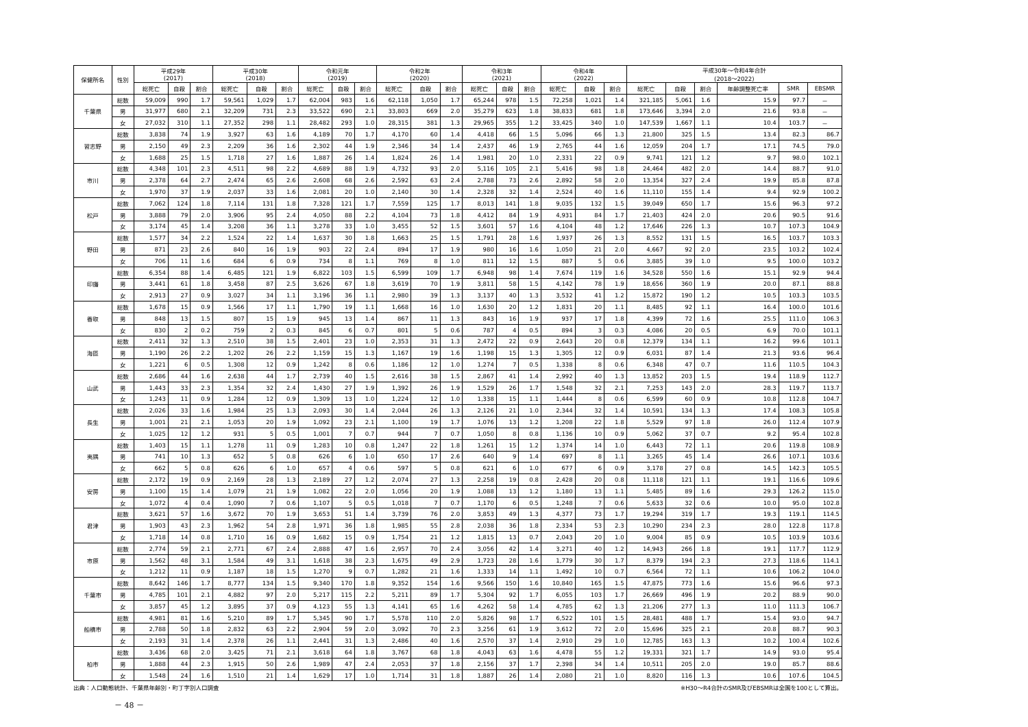| 保健所名 | 性別 | 平成29年 (2017) | | | 平成30年 (2018) | | | 令和元年 (2019) | | | 令和2年 (2020) | | | 令和3年 (2021) | | | 令和4年 (2022) | | | 平成30年～令和4年合計 (2018～2022) | | | | | |
| --- | --- | --- | --- | --- | --- | --- | --- | --- | --- | --- | --- | --- | --- | --- | --- | --- | --- | --- | --- | --- | --- | --- | --- | --- | --- |
| | | 総死亡 | 自殺 | 割合 | 総死亡 | 自殺 | 割合 | 総死亡 | 自殺 | 割合 | 総死亡 | 自殺 | 割合 | 総死亡 | 自殺 | 割合 | 総死亡 | 自殺 | 割合 | 総死亡 | 自殺 | 割合 | 年齢調整死亡率 | SMR | EBSMR |
| 千葉県 | 総数 | 59,009 | 990 | 1.7 | 59,561 | 1,029 | 1.7 | 62,004 | 983 | 1.6 | 62,118 | 1,050 | 1.7 | 65,244 | 978 | 1.5 | 72,258 | 1,021 | 1.4 | 321,185 | 5,061 | 1.6 | 15.9 | 97.7 | － |
| | 男 | 31,977 | 680 | 2.1 | 32,209 | 731 | 2.3 | 33,522 | 690 | 2.1 | 33,803 | 669 | 2.0 | 35,279 | 623 | 1.8 | 38,833 | 681 | 1.8 | 173,646 | 3,394 | 2.0 | 21.6 | 93.8 | － |
| | 女 | 27,032 | 310 | 1.1 | 27,352 | 298 | 1.1 | 28,482 | 293 | 1.0 | 28,315 | 381 | 1.3 | 29,965 | 355 | 1.2 | 33,425 | 340 | 1.0 | 147,539 | 1,667 | 1.1 | 10.4 | 103.7 | － |
| 習志野 | 総数 | 3,838 | 74 | 1.9 | 3,927 | 63 | 1.6 | 4,189 | 70 | 1.7 | 4,170 | 60 | 1.4 | 4,418 | 66 | 1.5 | 5,096 | 66 | 1.3 | 21,800 | 325 | 1.5 | 13.4 | 82.3 | 86.7 |
| | 男 | 2,150 | 49 | 2.3 | 2,209 | 36 | 1.6 | 2,302 | 44 | 1.9 | 2,346 | 34 | 1.4 | 2,437 | 46 | 1.9 | 2,765 | 44 | 1.6 | 12,059 | 204 | 1.7 | 17.1 | 74.5 | 79.0 |
| | 女 | 1,688 | 25 | 1.5 | 1,718 | 27 | 1.6 | 1,887 | 26 | 1.4 | 1,824 | 26 | 1.4 | 1,981 | 20 | 1.0 | 2,331 | 22 | 0.9 | 9,741 | 121 | 1.2 | 9.7 | 98.0 | 102.1 |
| 市川 | 総数 | 4,348 | 101 | 2.3 | 4,511 | 98 | 2.2 | 4,689 | 88 | 1.9 | 4,732 | 93 | 2.0 | 5,116 | 105 | 2.1 | 5,416 | 98 | 1.8 | 24,464 | 482 | 2.0 | 14.4 | 88.7 | 91.0 |
| | 男 | 2,378 | 64 | 2.7 | 2,474 | 65 | 2.6 | 2,608 | 68 | 2.6 | 2,592 | 63 | 2.4 | 2,788 | 73 | 2.6 | 2,892 | 58 | 2.0 | 13,354 | 327 | 2.4 | 19.9 | 85.8 | 87.8 |
| | 女 | 1,970 | 37 | 1.9 | 2,037 | 33 | 1.6 | 2,081 | 20 | 1.0 | 2,140 | 30 | 1.4 | 2,328 | 32 | 1.4 | 2,524 | 40 | 1.6 | 11,110 | 155 | 1.4 | 9.4 | 92.9 | 100.2 |
| 松戸 | 総数 | 7,062 | 124 | 1.8 | 7,114 | 131 | 1.8 | 7,328 | 121 | 1.7 | 7,559 | 125 | 1.7 | 8,013 | 141 | 1.8 | 9,035 | 132 | 1.5 | 39,049 | 650 | 1.7 | 15.6 | 96.3 | 97.2 |
| | 男 | 3,888 | 79 | 2.0 | 3,906 | 95 | 2.4 | 4,050 | 88 | 2.2 | 4,104 | 73 | 1.8 | 4,412 | 84 | 1.9 | 4,931 | 84 | 1.7 | 21,403 | 424 | 2.0 | 20.6 | 90.5 | 91.6 |
| | 女 | 3,174 | 45 | 1.4 | 3,208 | 36 | 1.1 | 3,278 | 33 | 1.0 | 3,455 | 52 | 1.5 | 3,601 | 57 | 1.6 | 4,104 | 48 | 1.2 | 17,646 | 226 | 1.3 | 10.7 | 107.3 | 104.9 |
| 野田 | 総数 | 1,577 | 34 | 2.2 | 1,524 | 22 | 1.4 | 1,637 | 30 | 1.8 | 1,663 | 25 | 1.5 | 1,791 | 28 | 1.6 | 1,937 | 26 | 1.3 | 8,552 | 131 | 1.5 | 16.5 | 103.7 | 103.3 |
| | 男 | 871 | 23 | 2.6 | 840 | 16 | 1.9 | 903 | 22 | 2.4 | 894 | 17 | 1.9 | 980 | 16 | 1.6 | 1,050 | 21 | 2.0 | 4,667 | 92 | 2.0 | 23.5 | 103.2 | 102.4 |
| | 女 | 706 | 11 | 1.6 | 684 | 6 | 0.9 | 734 | 8 | 1.1 | 769 | 8 | 1.0 | 811 | 12 | 1.5 | 887 | 5 | 0.6 | 3,885 | 39 | 1.0 | 9.5 | 100.0 | 103.2 |
| 印旛 | 総数 | 6,354 | 88 | 1.4 | 6,485 | 121 | 1.9 | 6,822 | 103 | 1.5 | 6,599 | 109 | 1.7 | 6,948 | 98 | 1.4 | 7,674 | 119 | 1.6 | 34,528 | 550 | 1.6 | 15.1 | 92.9 | 94.4 |
| | 男 | 3,441 | 61 | 1.8 | 3,458 | 87 | 2.5 | 3,626 | 67 | 1.8 | 3,619 | 70 | 1.9 | 3,811 | 58 | 1.5 | 4,142 | 78 | 1.9 | 18,656 | 360 | 1.9 | 20.0 | 87.1 | 88.8 |
| | 女 | 2,913 | 27 | 0.9 | 3,027 | 34 | 1.1 | 3,196 | 36 | 1.1 | 2,980 | 39 | 1.3 | 3,137 | 40 | 1.3 | 3,532 | 41 | 1.2 | 15,872 | 190 | 1.2 | 10.5 | 103.3 | 103.5 |
| 香取 | 総数 | 1,678 | 15 | 0.9 | 1,566 | 17 | 1.1 | 1,790 | 19 | 1.1 | 1,668 | 16 | 1.0 | 1,630 | 20 | 1.2 | 1,831 | 20 | 1.1 | 8,485 | 92 | 1.1 | 16.4 | 100.0 | 101.6 |
| | 男 | 848 | 13 | 1.5 | 807 | 15 | 1.9 | 945 | 13 | 1.4 | 867 | 11 | 1.3 | 843 | 16 | 1.9 | 937 | 17 | 1.8 | 4,399 | 72 | 1.6 | 25.5 | 111.0 | 106.3 |
| | 女 | 830 | 2 | 0.2 | 759 | 2 | 0.3 | 845 | 6 | 0.7 | 801 | 5 | 0.6 | 787 | 4 | 0.5 | 894 | 3 | 0.3 | 4,086 | 20 | 0.5 | 6.9 | 70.0 | 101.1 |
| 海匝 | 総数 | 2,411 | 32 | 1.3 | 2,510 | 38 | 1.5 | 2,401 | 23 | 1.0 | 2,353 | 31 | 1.3 | 2,472 | 22 | 0.9 | 2,643 | 20 | 0.8 | 12,379 | 134 | 1.1 | 16.2 | 99.6 | 101.1 |
| | 男 | 1,190 | 26 | 2.2 | 1,202 | 26 | 2.2 | 1,159 | 15 | 1.3 | 1,167 | 19 | 1.6 | 1,198 | 15 | 1.3 | 1,305 | 12 | 0.9 | 6,031 | 87 | 1.4 | 21.3 | 93.6 | 96.4 |
| | 女 | 1,221 | 6 | 0.5 | 1,308 | 12 | 0.9 | 1,242 | 8 | 0.6 | 1,186 | 12 | 1.0 | 1,274 | 7 | 0.5 | 1,338 | 8 | 0.6 | 6,348 | 47 | 0.7 | 11.6 | 110.5 | 104.3 |
| 山武 | 総数 | 2,686 | 44 | 1.6 | 2,638 | 44 | 1.7 | 2,739 | 40 | 1.5 | 2,616 | 38 | 1.5 | 2,867 | 41 | 1.4 | 2,992 | 40 | 1.3 | 13,852 | 203 | 1.5 | 19.4 | 118.9 | 112.7 |
| | 男 | 1,443 | 33 | 2.3 | 1,354 | 32 | 2.4 | 1,430 | 27 | 1.9 | 1,392 | 26 | 1.9 | 1,529 | 26 | 1.7 | 1,548 | 32 | 2.1 | 7,253 | 143 | 2.0 | 28.3 | 119.7 | 113.7 |
| | 女 | 1,243 | 11 | 0.9 | 1,284 | 12 | 0.9 | 1,309 | 13 | 1.0 | 1,224 | 12 | 1.0 | 1,338 | 15 | 1.1 | 1,444 | 8 | 0.6 | 6,599 | 60 | 0.9 | 10.8 | 112.8 | 104.7 |
| 長生 | 総数 | 2,026 | 33 | 1.6 | 1,984 | 25 | 1.3 | 2,093 | 30 | 1.4 | 2,044 | 26 | 1.3 | 2,126 | 21 | 1.0 | 2,344 | 32 | 1.4 | 10,591 | 134 | 1.3 | 17.4 | 108.3 | 105.8 |
| | 男 | 1,001 | 21 | 2.1 | 1,053 | 20 | 1.9 | 1,092 | 23 | 2.1 | 1,100 | 19 | 1.7 | 1,076 | 13 | 1.2 | 1,208 | 22 | 1.8 | 5,529 | 97 | 1.8 | 26.0 | 112.4 | 107.9 |
| | 女 | 1,025 | 12 | 1.2 | 931 | 5 | 0.5 | 1,001 | 7 | 0.7 | 944 | 7 | 0.7 | 1,050 | 8 | 0.8 | 1,136 | 10 | 0.9 | 5,062 | 37 | 0.7 | 9.2 | 95.4 | 102.8 |
| 夷隅 | 総数 | 1,403 | 15 | 1.1 | 1,278 | 11 | 0.9 | 1,283 | 10 | 0.8 | 1,247 | 22 | 1.8 | 1,261 | 15 | 1.2 | 1,374 | 14 | 1.0 | 6,443 | 72 | 1.1 | 20.6 | 119.8 | 108.9 |
| | 男 | 741 | 10 | 1.3 | 652 | 5 | 0.8 | 626 | 6 | 1.0 | 650 | 17 | 2.6 | 640 | 9 | 1.4 | 697 | 8 | 1.1 | 3,265 | 45 | 1.4 | 26.6 | 107.1 | 103.6 |
| | 女 | 662 | 5 | 0.8 | 626 | 6 | 1.0 | 657 | 4 | 0.6 | 597 | 5 | 0.8 | 621 | 6 | 1.0 | 677 | 6 | 0.9 | 3,178 | 27 | 0.8 | 14.5 | 142.3 | 105.5 |
| 安房 | 総数 | 2,172 | 19 | 0.9 | 2,169 | 28 | 1.3 | 2,189 | 27 | 1.2 | 2,074 | 27 | 1.3 | 2,258 | 19 | 0.8 | 2,428 | 20 | 0.8 | 11,118 | 121 | 1.1 | 19.1 | 116.6 | 109.6 |
| | 男 | 1,100 | 15 | 1.4 | 1,079 | 21 | 1.9 | 1,082 | 22 | 2.0 | 1,056 | 20 | 1.9 | 1,088 | 13 | 1.2 | 1,180 | 13 | 1.1 | 5,485 | 89 | 1.6 | 29.3 | 126.2 | 115.0 |
| | 女 | 1,072 | 4 | 0.4 | 1,090 | 7 | 0.6 | 1,107 | 5 | 0.5 | 1,018 | 7 | 0.7 | 1,170 | 6 | 0.5 | 1,248 | 7 | 0.6 | 5,633 | 32 | 0.6 | 10.0 | 95.0 | 102.8 |
| 君津 | 総数 | 3,621 | 57 | 1.6 | 3,672 | 70 | 1.9 | 3,653 | 51 | 1.4 | 3,739 | 76 | 2.0 | 3,853 | 49 | 1.3 | 4,377 | 73 | 1.7 | 19,294 | 319 | 1.7 | 19.3 | 119.1 | 114.5 |
| | 男 | 1,903 | 43 | 2.3 | 1,962 | 54 | 2.8 | 1,971 | 36 | 1.8 | 1,985 | 55 | 2.8 | 2,038 | 36 | 1.8 | 2,334 | 53 | 2.3 | 10,290 | 234 | 2.3 | 28.0 | 122.8 | 117.8 |
| | 女 | 1,718 | 14 | 0.8 | 1,710 | 16 | 0.9 | 1,682 | 15 | 0.9 | 1,754 | 21 | 1.2 | 1,815 | 13 | 0.7 | 2,043 | 20 | 1.0 | 9,004 | 85 | 0.9 | 10.5 | 103.9 | 103.6 |
| 市原 | 総数 | 2,774 | 59 | 2.1 | 2,771 | 67 | 2.4 | 2,888 | 47 | 1.6 | 2,957 | 70 | 2.4 | 3,056 | 42 | 1.4 | 3,271 | 40 | 1.2 | 14,943 | 266 | 1.8 | 19.1 | 117.7 | 112.9 |
| | 男 | 1,562 | 48 | 3.1 | 1,584 | 49 | 3.1 | 1,618 | 38 | 2.3 | 1,675 | 49 | 2.9 | 1,723 | 28 | 1.6 | 1,779 | 30 | 1.7 | 8,379 | 194 | 2.3 | 27.3 | 118.6 | 114.1 |
| | 女 | 1,212 | 11 | 0.9 | 1,187 | 18 | 1.5 | 1,270 | 9 | 0.7 | 1,282 | 21 | 1.6 | 1,333 | 14 | 1.1 | 1,492 | 10 | 0.7 | 6,564 | 72 | 1.1 | 10.6 | 106.2 | 104.0 |
| 千葉市 | 総数 | 8,642 | 146 | 1.7 | 8,777 | 134 | 1.5 | 9,340 | 170 | 1.8 | 9,352 | 154 | 1.6 | 9,566 | 150 | 1.6 | 10,840 | 165 | 1.5 | 47,875 | 773 | 1.6 | 15.6 | 96.6 | 97.3 |
| | 男 | 4,785 | 101 | 2.1 | 4,882 | 97 | 2.0 | 5,217 | 115 | 2.2 | 5,211 | 89 | 1.7 | 5,304 | 92 | 1.7 | 6,055 | 103 | 1.7 | 26,669 | 496 | 1.9 | 20.2 | 88.9 | 90.0 |
| | 女 | 3,857 | 45 | 1.2 | 3,895 | 37 | 0.9 | 4,123 | 55 | 1.3 | 4,141 | 65 | 1.6 | 4,262 | 58 | 1.4 | 4,785 | 62 | 1.3 | 21,206 | 277 | 1.3 | 11.0 | 111.3 | 106.7 |
| 船橋市 | 総数 | 4,981 | 81 | 1.6 | 5,210 | 89 | 1.7 | 5,345 | 90 | 1.7 | 5,578 | 110 | 2.0 | 5,826 | 98 | 1.7 | 6,522 | 101 | 1.5 | 28,481 | 488 | 1.7 | 15.4 | 93.0 | 94.7 |
| | 男 | 2,788 | 50 | 1.8 | 2,832 | 63 | 2.2 | 2,904 | 59 | 2.0 | 3,092 | 70 | 2.3 | 3,256 | 61 | 1.9 | 3,612 | 72 | 2.0 | 15,696 | 325 | 2.1 | 20.8 | 88.7 | 90.3 |
| | 女 | 2,193 | 31 | 1.4 | 2,378 | 26 | 1.1 | 2,441 | 31 | 1.3 | 2,486 | 40 | 1.6 | 2,570 | 37 | 1.4 | 2,910 | 29 | 1.0 | 12,785 | 163 | 1.3 | 10.2 | 100.4 | 102.6 |
| 柏市 | 総数 | 3,436 | 68 | 2.0 | 3,425 | 71 | 2.1 | 3,618 | 64 | 1.8 | 3,767 | 68 | 1.8 | 4,043 | 63 | 1.6 | 4,478 | 55 | 1.2 | 19,331 | 321 | 1.7 | 14.9 | 93.0 | 95.4 |
| | 男 | 1,888 | 44 | 2.3 | 1,915 | 50 | 2.6 | 1,989 | 47 | 2.4 | 2,053 | 37 | 1.8 | 2,156 | 37 | 1.7 | 2,398 | 34 | 1.4 | 10,511 | 205 | 2.0 | 19.0 | 85.7 | 88.6 |
| | 女 | 1,548 | 24 | 1.6 | 1,510 | 21 | 1.4 | 1,629 | 17 | 1.0 | 1,714 | 31 | 1.8 | 1,887 | 26 | 1.4 | 2,080 | 21 | 1.0 | 8,820 | 116 | 1.3 | 10.6 | 107.6 | 104.5 |
出典：人口動態統計、千葉県年齢別・町丁字別人口調査 ※H30～R4合計のSMR及びEBSMRは全国を100として算出。
－ 48 －